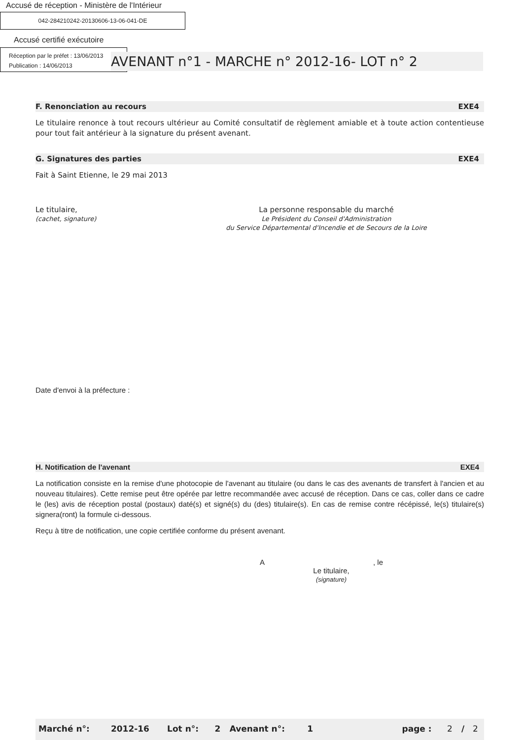Accusé de réception - Ministère de l'Intérieur
042-284210242-20130606-13-06-041-DE
Accusé certifié exécutoire
Réception par le préfet : 13/06/2013
Publication : 14/06/2013
AVENANT n°1 - MARCHE n° 2012-16- LOT n° 2
F. Renonciation au recours EXE4
Le titulaire renonce à tout recours ultérieur au Comité consultatif de règlement amiable et à toute action contentieuse pour tout fait antérieur à la signature du présent avenant.
G. Signatures des parties EXE4
Fait à Saint Etienne, le 29 mai 2013
Le titulaire,
(cachet, signature)
La personne responsable du marché
Le Président du Conseil d'Administration
du Service Départemental d'Incendie et de Secours de la Loire
Date d'envoi à la préfecture :
H. Notification de l'avenant EXE4
La notification consiste en la remise d'une photocopie de l'avenant au titulaire (ou dans le cas des avenants de transfert à l'ancien et au nouveau titulaires). Cette remise peut être opérée par lettre recommandée avec accusé de réception. Dans ce cas, coller dans ce cadre le (les) avis de réception postal (postaux) daté(s) et signé(s) du (des) titulaire(s). En cas de remise contre récépissé, le(s) titulaire(s) signera(ront) la formule ci-dessous.
Reçu à titre de notification, une copie certifiée conforme du présent avenant.
A , le
Le titulaire,
(signature)
| Marché n°: | 2012-16 | Lot n°: | 2 | Avenant n°: | 1 | | page : | 2 | / | 2 |